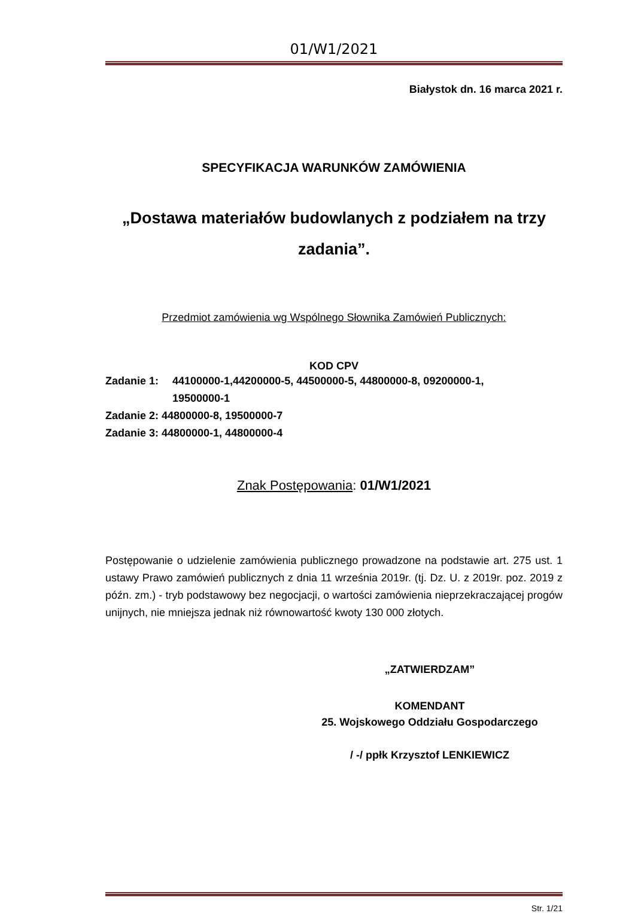01/W1/2021
Białystok dn. 16 marca 2021 r.
SPECYFIKACJA WARUNKÓW ZAMÓWIENIA
„Dostawa materiałów budowlanych z podziałem na trzy zadania”.
Przedmiot zamówienia wg Wspólnego Słownika Zamówień Publicznych:
KOD CPV
Zadanie 1: 44100000-1,44200000-5, 44500000-5, 44800000-8, 09200000-1,
19500000-1
Zadanie 2: 44800000-8, 19500000-7
Zadanie 3: 44800000-1, 44800000-4
Znak Postępowania: 01/W1/2021
Postępowanie o udzielenie zamówienia publicznego prowadzone na podstawie art. 275 ust. 1 ustawy Prawo zamówień publicznych z dnia 11 września 2019r. (tj. Dz. U. z 2019r. poz. 2019 z późn. zm.) - tryb podstawowy bez negocjacji, o wartości zamówienia nieprzekraczającej progów unijnych, nie mniejsza jednak niż równowartość kwoty 130 000 złotych.
„ZATWIERDZAM”
KOMENDANT
25. Wojskowego Oddziału Gospodarczego
/ -/ ppłk Krzysztof LENKIEWICZ
Str. 1/21